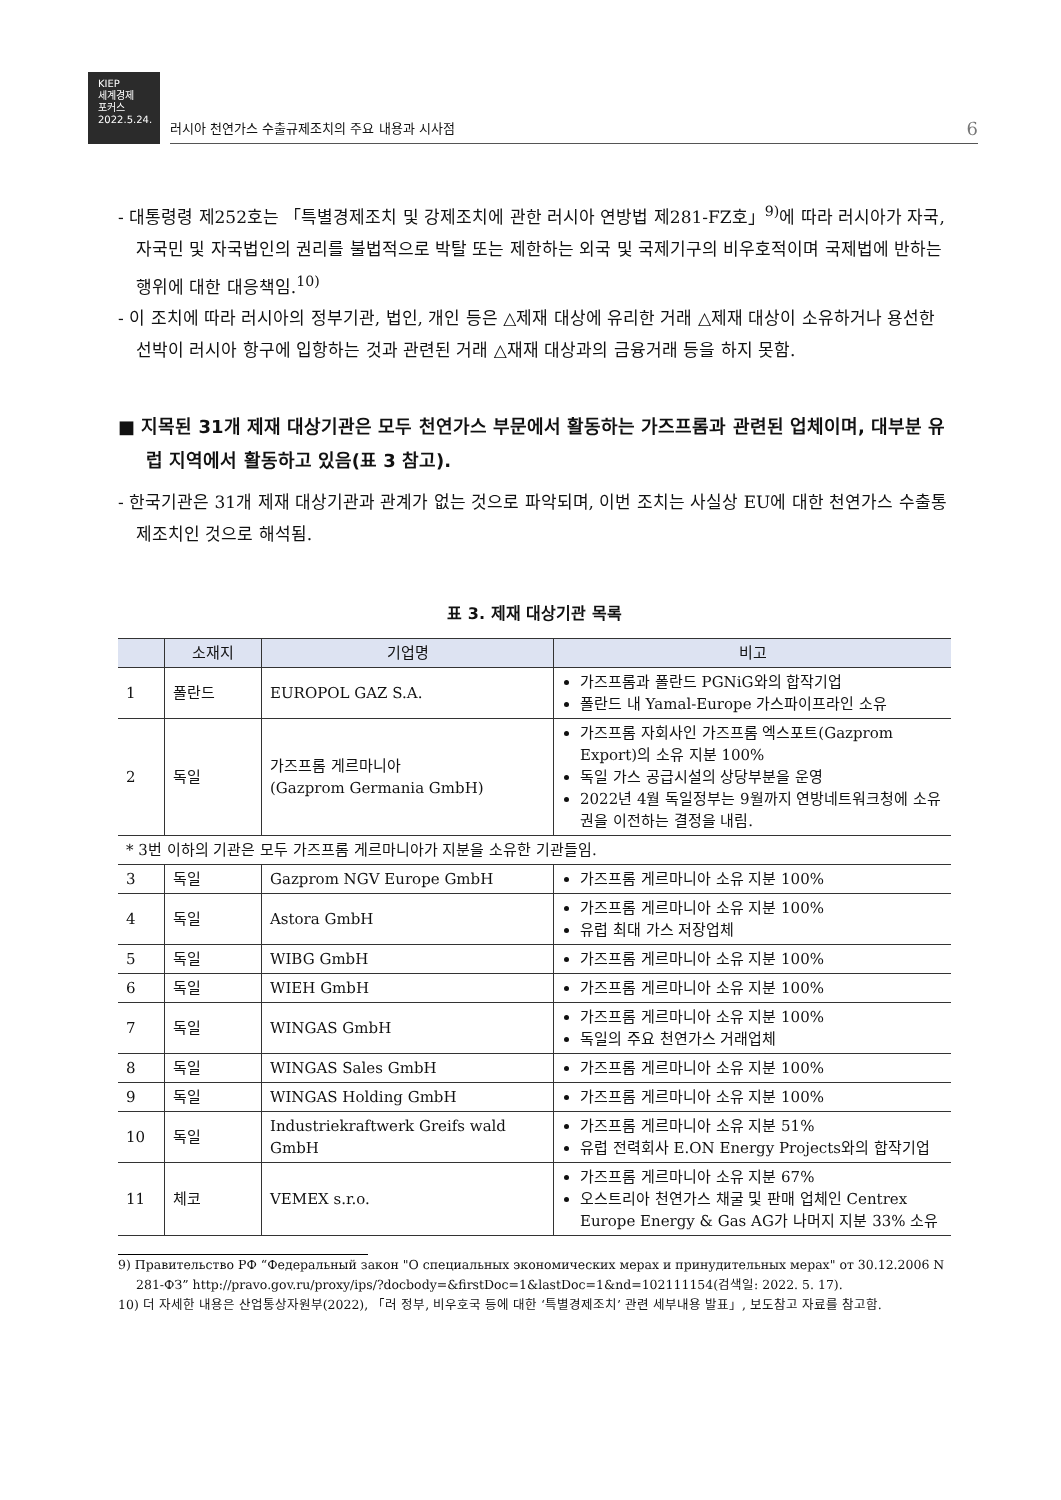KIEP
세계경제
포커스
2022.5.24.
러시아 천연가스 수출규제조치의 주요 내용과 시사점 6
- 대통령령 제252호는 「특별경제조치 및 강제조치에 관한 러시아 연방법 제281-FZ호」<sup>9)</sup>에 따라 러시아가 자국, 자국민 및 자국법인의 권리를 불법적으로 박탈 또는 제한하는 외국 및 국제기구의 비우호적이며 국제법에 반하는 행위에 대한 대응책임.<sup>10)</sup>
- 이 조치에 따라 러시아의 정부기관, 법인, 개인 등은 △제재 대상에 유리한 거래 △제재 대상이 소유하거나 용선한 선박이 러시아 항구에 입항하는 것과 관련된 거래 △재재 대상과의 금융거래 등을 하지 못함.
■ 지목된 31개 제재 대상기관은 모두 천연가스 부문에서 활동하는 가즈프롬과 관련된 업체이며, 대부분 유럽 지역에서 활동하고 있음(표 3 참고).
- 한국기관은 31개 제재 대상기관과 관계가 없는 것으로 파악되며, 이번 조치는 사실상 EU에 대한 천연가스 수출통제조치인 것으로 해석됨.
표 3. 제재 대상기관 목록
| | 소재지 | 기업명 | 비고 |
| --- | --- | --- | --- |
| 1 | 폴란드 | EUROPOL GAZ S.A. | 가즈프롬과 폴란드 PGNiG와의 합작기업 폴란드 내 Yamal-Europe 가스파이프라인 소유 |
| 2 | 독일 | 가즈프롬 게르마니아 (Gazprom Germania GmbH) | 가즈프롬 자회사인 가즈프롬 엑스포트(Gazprom Export)의 소유 지분 100% 독일 가스 공급시설의 상당부분을 운영 2022년 4월 독일정부는 9월까지 연방네트워크청에 소유권을 이전하는 결정을 내림. |
| * 3번 이하의 기관은 모두 가즈프롬 게르마니아가 지분을 소유한 기관들임. | | | |
| 3 | 독일 | Gazprom NGV Europe GmbH | 가즈프롬 게르마니아 소유 지분 100% |
| 4 | 독일 | Astora GmbH | 가즈프롬 게르마니아 소유 지분 100% 유럽 최대 가스 저장업체 |
| 5 | 독일 | WIBG GmbH | 가즈프롬 게르마니아 소유 지분 100% |
| 6 | 독일 | WIEH GmbH | 가즈프롬 게르마니아 소유 지분 100% |
| 7 | 독일 | WINGAS GmbH | 가즈프롬 게르마니아 소유 지분 100% 독일의 주요 천연가스 거래업체 |
| 8 | 독일 | WINGAS Sales GmbH | 가즈프롬 게르마니아 소유 지분 100% |
| 9 | 독일 | WINGAS Holding GmbH | 가즈프롬 게르마니아 소유 지분 100% |
| 10 | 독일 | Industriekraftwerk Greifs wald GmbH | 가즈프롬 게르마니아 소유 지분 51% 유럽 전력회사 E.ON Energy Projects와의 합작기업 |
| 11 | 체코 | VEMEX s.r.o. | 가즈프롬 게르마니아 소유 지분 67% 오스트리아 천연가스 채굴 및 판매 업체인 Centrex Europe Energy & Gas AG가 나머지 지분 33% 소유 |
9) Правительство РФ “Федеральный закон "О специальных экономических мерах и принудительных мерах" от 30.12.2006 N 281-ФЗ” http://pravo.gov.ru/proxy/ips/?docbody=&firstDoc=1&lastDoc=1&nd=102111154(검색일: 2022. 5. 17).
10) 더 자세한 내용은 산업통상자원부(2022), 「러 정부, 비우호국 등에 대한 ‘특별경제조치’ 관련 세부내용 발표」, 보도참고 자료를 참고함.